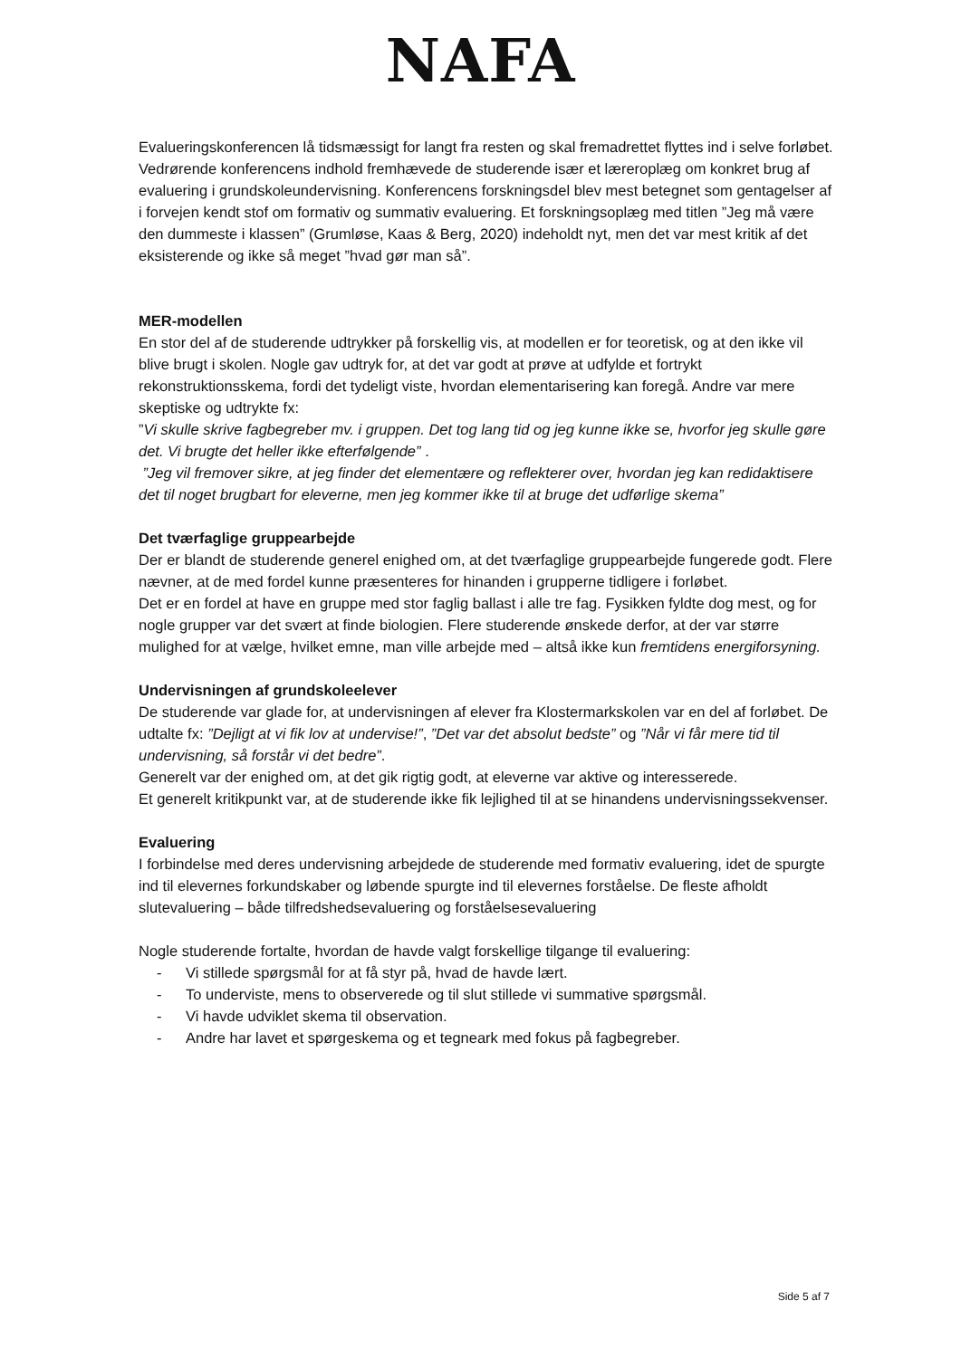NAFA
Evalueringskonferencen lå tidsmæssigt for langt fra resten og skal fremadrettet flyttes ind i selve forløbet. Vedrørende konferencens indhold fremhævede de studerende især et læreroplæg om konkret brug af evaluering i grundskoleundervisning. Konferencens forskningsdel blev mest betegnet som gentagelser af i forvejen kendt stof om formativ og summativ evaluering. Et forskningsoplæg med titlen ”Jeg må være den dummeste i klassen” (Grumløse, Kaas & Berg, 2020) indeholdt nyt, men det var mest kritik af det eksisterende og ikke så meget ”hvad gør man så”.
MER-modellen
En stor del af de studerende udtrykker på forskellig vis, at modellen er for teoretisk, og at den ikke vil blive brugt i skolen. Nogle gav udtryk for, at det var godt at prøve at udfylde et fortrykt rekonstruktionsskema, fordi det tydeligt viste, hvordan elementarisering kan foregå. Andre var mere skeptiske og udtrykte fx:
”Vi skulle skrive fagbegreber mv. i gruppen. Det tog lang tid og jeg kunne ikke se, hvorfor jeg skulle gøre det. Vi brugte det heller ikke efterfølgende” .
”Jeg vil fremover sikre, at jeg finder det elementære og reflekterer over, hvordan jeg kan redidaktisere det til noget brugbart for eleverne, men jeg kommer ikke til at bruge det udførlige skema”
Det tværfaglige gruppearbejde
Der er blandt de studerende generel enighed om, at det tværfaglige gruppearbejde fungerede godt. Flere nævner, at de med fordel kunne præsenteres for hinanden i grupperne tidligere i forløbet.
Det er en fordel at have en gruppe med stor faglig ballast i alle tre fag. Fysikken fyldte dog mest, og for nogle grupper var det svært at finde biologien. Flere studerende ønskede derfor, at der var større mulighed for at vælge, hvilket emne, man ville arbejde med – altså ikke kun fremtidens energiforsyning.
Undervisningen af grundskoleelever
De studerende var glade for, at undervisningen af elever fra Klostermarkskolen var en del af forløbet. De udtalte fx: ”Dejligt at vi fik lov at undervise!”, ”Det var det absolut bedste” og ”Når vi får mere tid til undervisning, så forstår vi det bedre”.
Generelt var der enighed om, at det gik rigtig godt, at eleverne var aktive og interesserede.
Et generelt kritikpunkt var, at de studerende ikke fik lejlighed til at se hinandens undervisningssekvenser.
Evaluering
I forbindelse med deres undervisning arbejdede de studerende med formativ evaluering, idet de spurgte ind til elevernes forkundskaber og løbende spurgte ind til elevernes forståelse. De fleste afholdt slutevaluering – både tilfredshedsevaluering og forståelsesevaluering
Nogle studerende fortalte, hvordan de havde valgt forskellige tilgange til evaluering:
- Vi stillede spørgsmål for at få styr på, hvad de havde lært.
- To underviste, mens to observerede og til slut stillede vi summative spørgsmål.
- Vi havde udviklet skema til observation.
- Andre har lavet et spørgeskema og et tegneark med fokus på fagbegreber.
Side 5 af 7